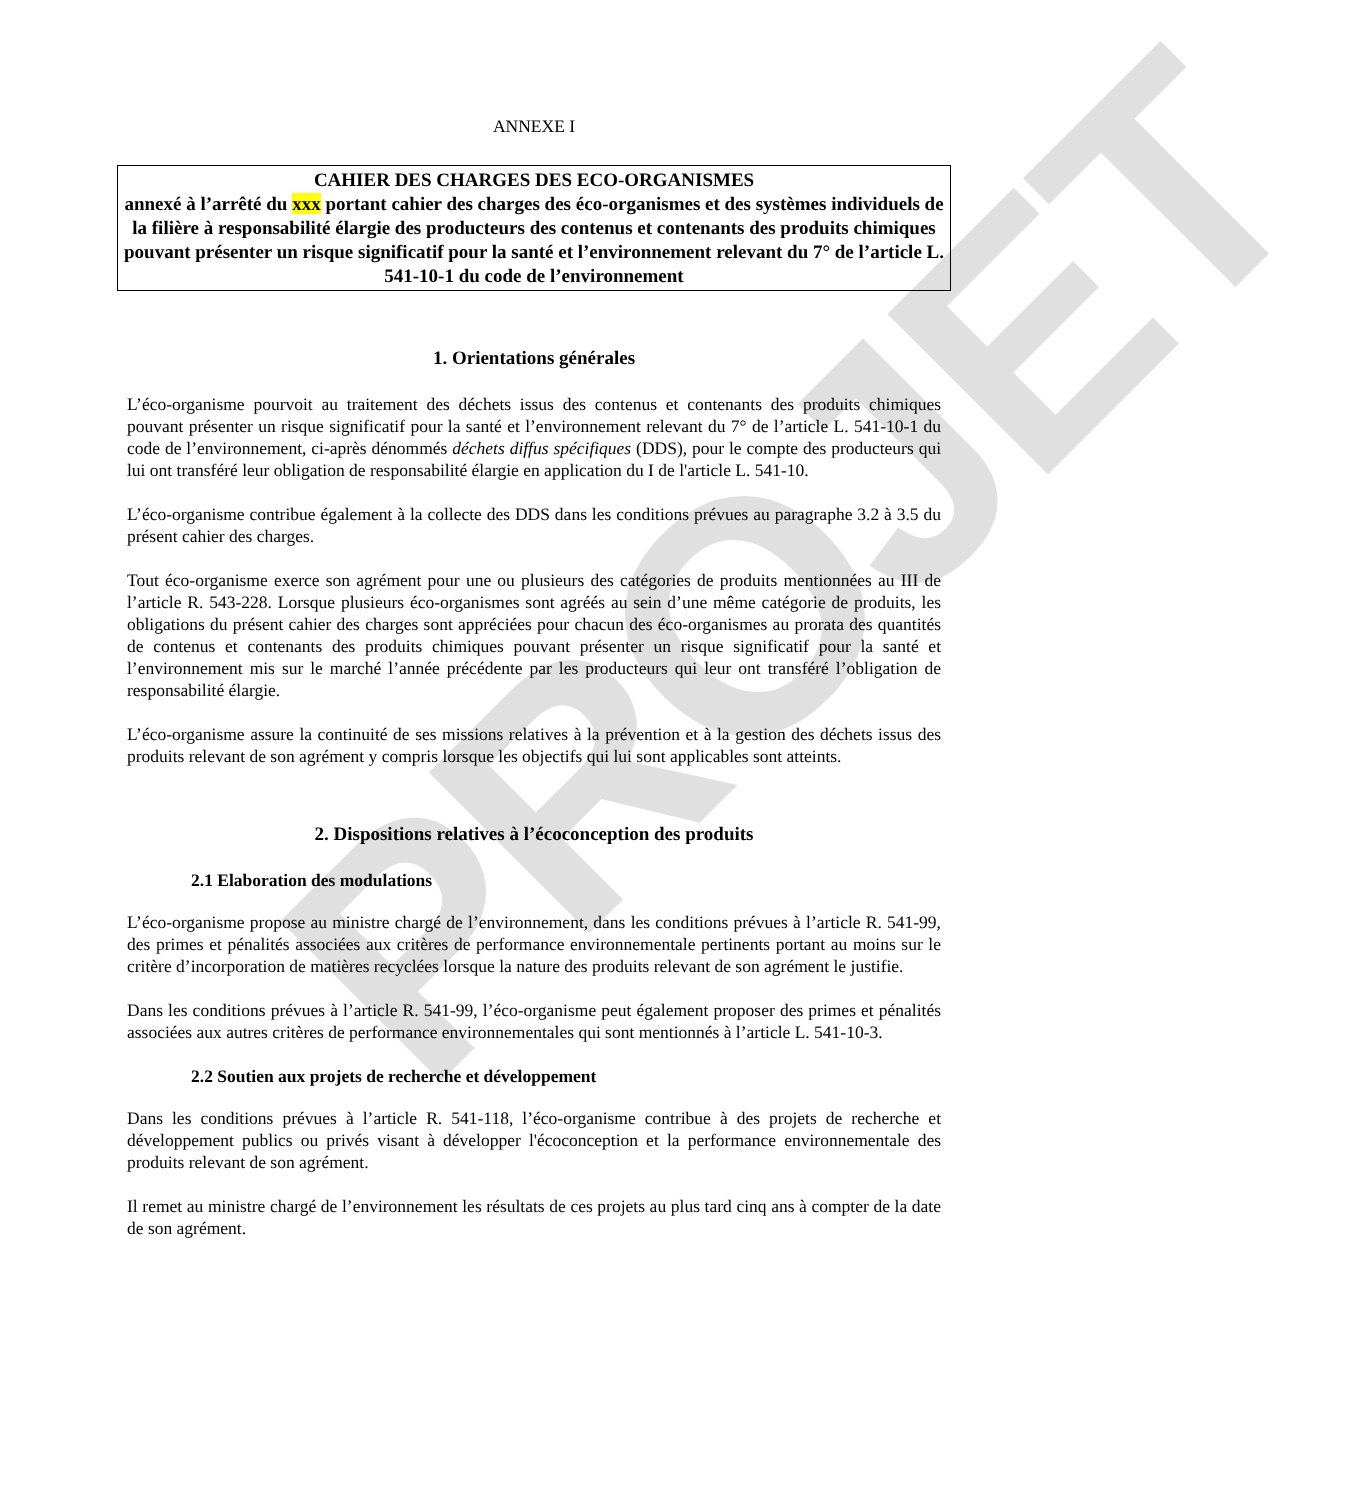PROJET
ANNEXE I
CAHIER DES CHARGES DES ECO-ORGANISMES
annexé à l’arrêté du xxx portant cahier des charges des éco-organismes et des systèmes individuels de la filière à responsabilité élargie des producteurs des contenus et contenants des produits chimiques pouvant présenter un risque significatif pour la santé et l’environnement relevant du 7° de l’article L. 541-10-1 du code de l’environnement
1. Orientations générales
L’éco-organisme pourvoit au traitement des déchets issus des contenus et contenants des produits chimiques pouvant présenter un risque significatif pour la santé et l’environnement relevant du 7° de l’article L. 541-10-1 du code de l’environnement, ci-après dénommés déchets diffus spécifiques (DDS), pour le compte des producteurs qui lui ont transféré leur obligation de responsabilité élargie en application du I de l'article L. 541-10.
L’éco-organisme contribue également à la collecte des DDS dans les conditions prévues au paragraphe 3.2 à 3.5 du présent cahier des charges.
Tout éco-organisme exerce son agrément pour une ou plusieurs des catégories de produits mentionnées au III de l’article R. 543-228. Lorsque plusieurs éco-organismes sont agréés au sein d’une même catégorie de produits, les obligations du présent cahier des charges sont appréciées pour chacun des éco-organismes au prorata des quantités de contenus et contenants des produits chimiques pouvant présenter un risque significatif pour la santé et l’environnement mis sur le marché l’année précédente par les producteurs qui leur ont transféré l’obligation de responsabilité élargie.
L’éco-organisme assure la continuité de ses missions relatives à la prévention et à la gestion des déchets issus des produits relevant de son agrément y compris lorsque les objectifs qui lui sont applicables sont atteints.
2. Dispositions relatives à l’écoconception des produits
2.1 Elaboration des modulations
L’éco-organisme propose au ministre chargé de l’environnement, dans les conditions prévues à l’article R. 541-99, des primes et pénalités associées aux critères de performance environnementale pertinents portant au moins sur le critère d’incorporation de matières recyclées lorsque la nature des produits relevant de son agrément le justifie.
Dans les conditions prévues à l’article R. 541-99, l’éco-organisme peut également proposer des primes et pénalités associées aux autres critères de performance environnementales qui sont mentionnés à l’article L. 541-10-3.
2.2 Soutien aux projets de recherche et développement
Dans les conditions prévues à l’article R. 541-118, l’éco-organisme contribue à des projets de recherche et développement publics ou privés visant à développer l'écoconception et la performance environnementale des produits relevant de son agrément.
Il remet au ministre chargé de l’environnement les résultats de ces projets au plus tard cinq ans à compter de la date de son agrément.